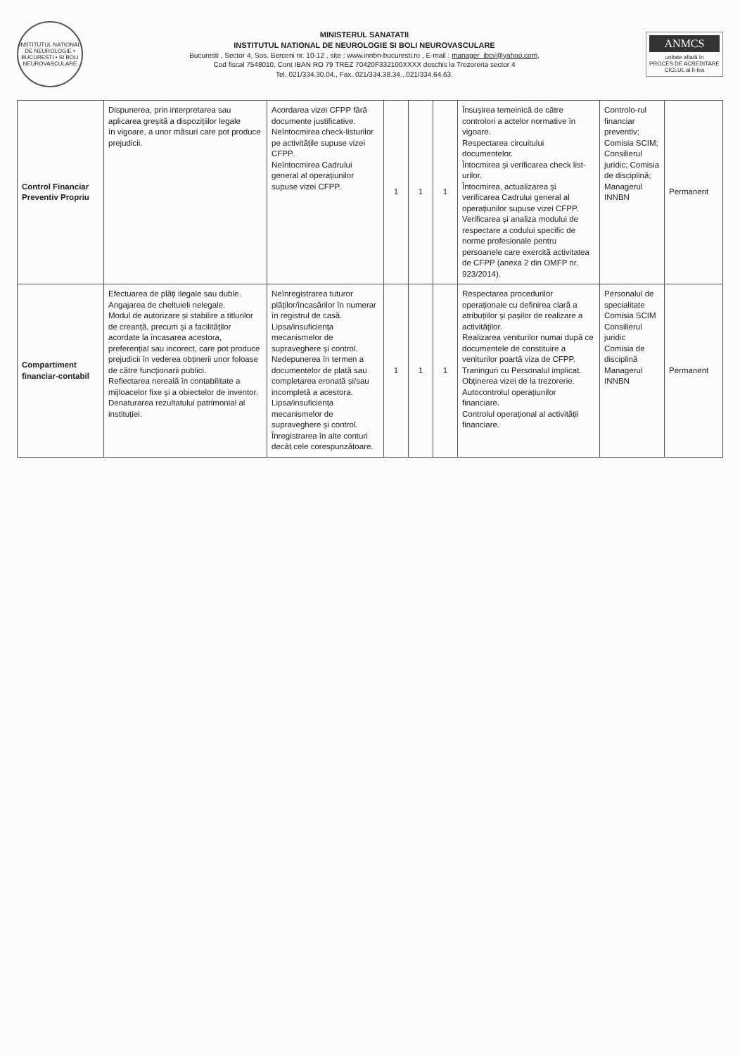INSTITUTUL NATIONAL DE NEUROLOGIE • BUCURESTI • SI BOLI NEUROVASCULARE
MINISTERUL SANATATII
INSTITUTUL NATIONAL DE NEUROLOGIE SI BOLI NEUROVASCULARE
Bucuresti , Sector 4, Sos. Berceni nr. 10-12 , site : www.innbn-bucuresti.ro , E-mail : manager_ibcv@yahoo.com,
Cod fiscal 7548010, Cont IBAN RO 79 TREZ 70420F332100XXXX deschis la Trezoreria sector 4
Tel. 021/334.30.04., Fax. 021/334.38.34., 021/334.64.63.
ANMCS
unitate aflată în
PROCES DE ACREDITARE
CICLUL al II-lea
| Control Financiar Preventiv Propriu | Dispunerea, prin interpretarea sau aplicarea greșită a dispozițiilor legale în vigoare, a unor măsuri care pot produce prejudicii. | Acordarea vizei CFPP fără documente justificative. Neîntocmirea check-listurilor pe activitățile supuse vizei CFPP. Neîntocmirea Cadrului general al operațiunilor supuse vizei CFPP. | 1 | 1 | 1 | Însușirea temeinică de către controlori a actelor normative în vigoare. Respectarea circuitului documentelor. Întocmirea și verificarea check list-urilor. Întocmirea, actualizarea și verificarea Cadrului general al operațiunilor supuse vizei CFPP. Verificarea și analiza modului de respectare a codului specific de norme profesionale pentru persoanele care exercită activitatea de CFPP (anexa 2 din OMFP nr. 923/2014). | Controlo-rul financiar preventiv; Comisia SCIM; Consilierul juridic; Comisia de disciplină; Managerul INNBN | Permanent |
| Compartiment financiar-contabil | Efectuarea de plăți ilegale sau duble. Angajarea de cheltuieli nelegale. Modul de autorizare și stabilire a titlurilor de creanță, precum și a facilităților acordate la încasarea acestora, preferențial sau incorect, care pot produce prejudicii în vederea obținerii unor foloase de către funcționarii publici. Reflectarea nereală în contabilitate a mijloacelor fixe și a obiectelor de inventor. Denaturarea rezultatului patrimonial al instituției. | Neînregistrarea tuturor plăților/încasărilor în numerar în registrul de casă. Lipsa/insuficiența mecanismelor de supraveghere și control. Nedepunerea în termen a documentelor de plată sau completarea eronată și/sau incompletă a acestora. Lipsa/insuficiența mecanismelor de supraveghere și control. Înregistrarea în alte conturi decât cele corespunzătoare. | 1 | 1 | 1 | Respectarea procedurilor operaționale cu definirea clară a atribuțiilor și pașilor de realizare a activităților. Realizarea veniturilor numai după ce documentele de constituire a veniturilor poartă viza de CFPP. Traninguri cu Personalul implicat. Obținerea vizei de la trezorerie. Autocontrolul operațiunilor financiare. Controlul operațional al activității financiare. | Personalul de specialitate Comisia SCIM Consilierul juridic Comisia de disciplină Managerul INNBN | Permanent |